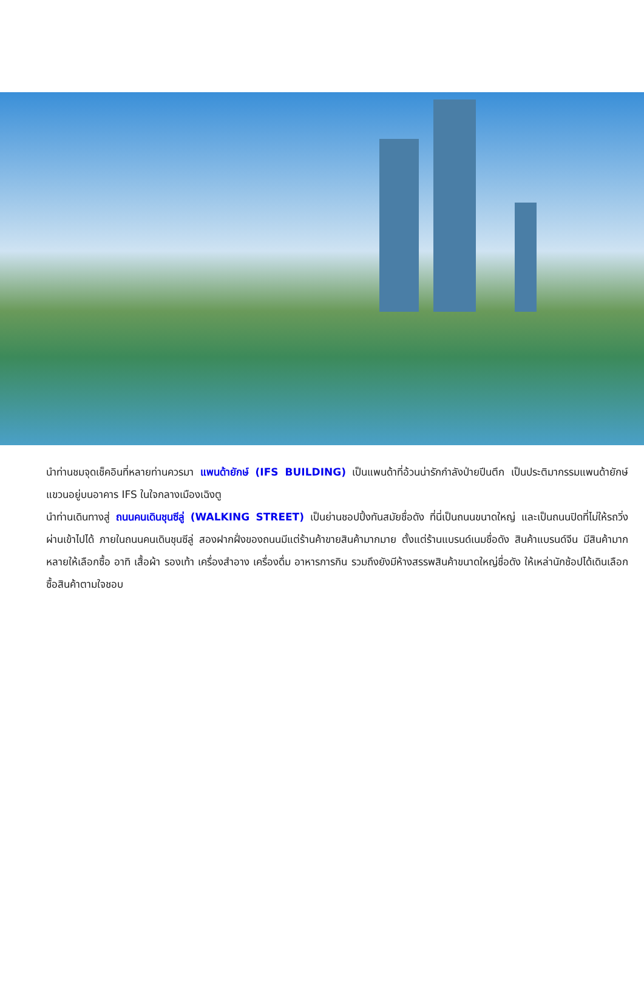นำท่านชมจุดเช็คอินที่หลายท่านควรมา แพนด้ายักษ์ (IFS BUILDING) เป็นแพนด้าที่อ้วนน่ารักกำลังป่ายปีนตึก เป็นประติมากรรมแพนด้ายักษ์แขวนอยู่บนอาคาร IFS ในใจกลางเมืองเฉิงตู
นำท่านเดินทางสู่ ถนนคนเดินชุนซีลู่ (WALKING STREET) เป็นย่านชอปปิ้งทันสมัยชื่อดัง ที่นี่เป็นถนนขนาดใหญ่ และเป็นถนนปิดที่ไม่ให้รถวิ่งผ่านเข้าไปได้ ภายในถนนคนเดินชุนซีลู่ สองฝากฝั่งของถนนมีแต่ร้านค้าขายสินค้ามากมาย ตั้งแต่ร้านแบรนด์เนมชื่อดัง สินค้าแบรนด์จีน มีสินค้ามากหลายให้เลือกซื้อ อาทิ เสื้อผ้า รองเท้า เครื่องสำอาง เครื่องดื่ม อาหารการกิน รวมถึงยังมีห้างสรรพสินค้าขนาดใหญ่ชื่อดัง ให้เหล่านักช้อปได้เดินเลือกซื้อสินค้าตามใจชอบ